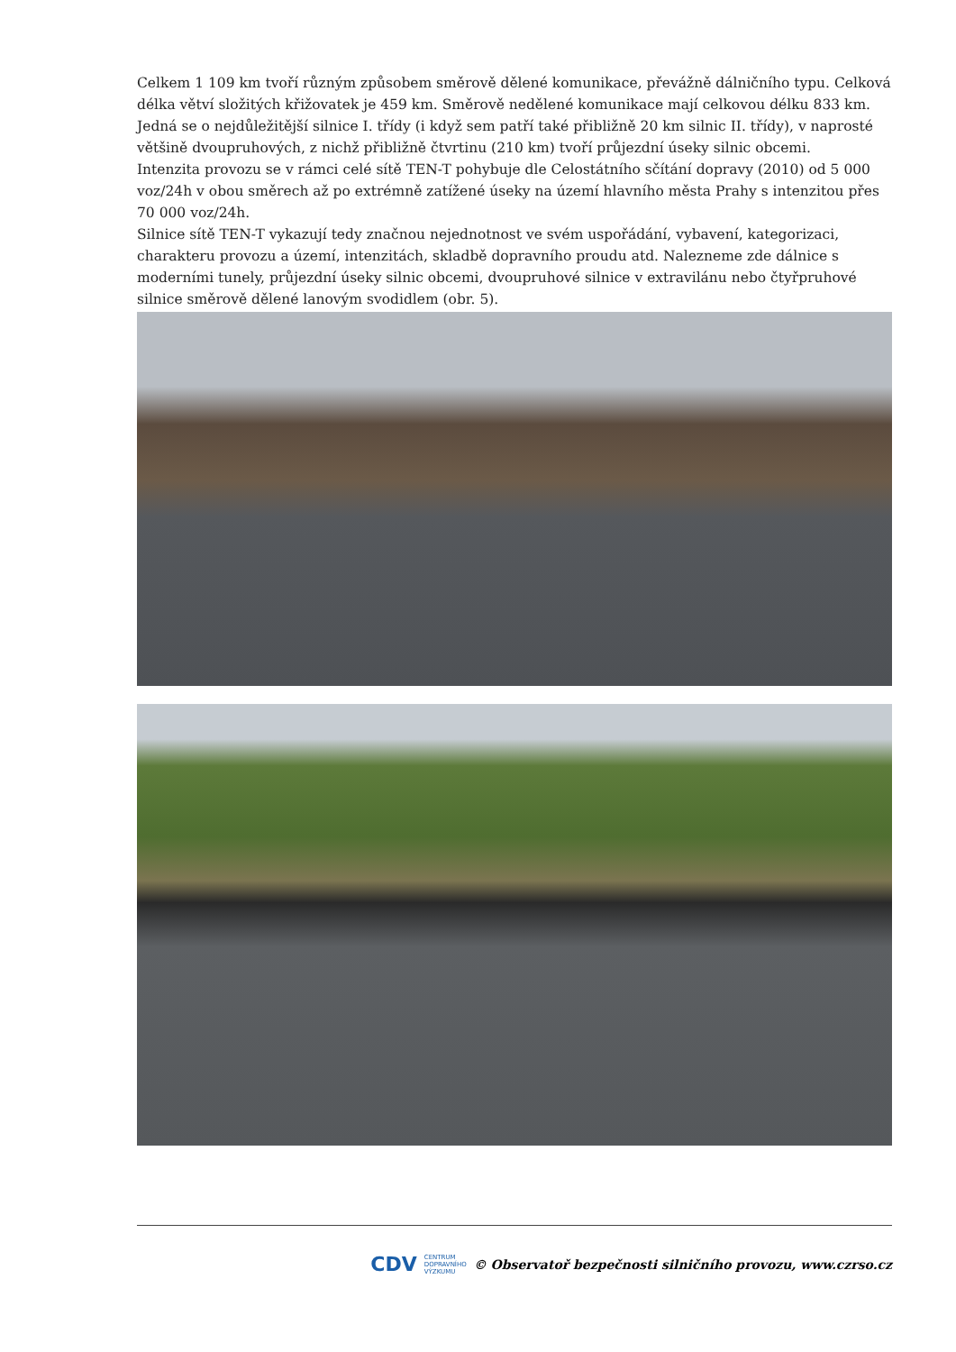Celkem 1 109 km tvoří různým způsobem směrově dělené komunikace, převážně dálničního typu. Celková délka větví složitých křižovatek je 459 km. Směrově nedělené komunikace mají celkovou délku 833 km. Jedná se o nejdůležitější silnice I. třídy (i když sem patří také přibližně 20 km silnic II. třídy), v naprosté většině dvoupruhových, z nichž přibližně čtvrtinu (210 km) tvoří průjezdní úseky silnic obcemi.
Intenzita provozu se v rámci celé sítě TEN-T pohybuje dle Celostátního sčítání dopravy (2010) od 5 000 voz/24h v obou směrech až po extrémně zatížené úseky na území hlavního města Prahy s intenzitou přes 70 000 voz/24h.
Silnice sítě TEN-T vykazují tedy značnou nejednotnost ve svém uspořádání, vybavení, kategorizaci, charakteru provozu a území, intenzitách, skladbě dopravního proudu atd. Nalezneme zde dálnice s moderními tunely, průjezdní úseky silnic obcemi, dvoupruhové silnice v extravilánu nebo čtyřpruhové silnice směrově dělené lanovým svodidlem (obr. 5).
CDV CENTRUM
DOPRAVNÍHO
VÝZKUMU © Observatoř bezpečnosti silničního provozu, www.czrso.cz